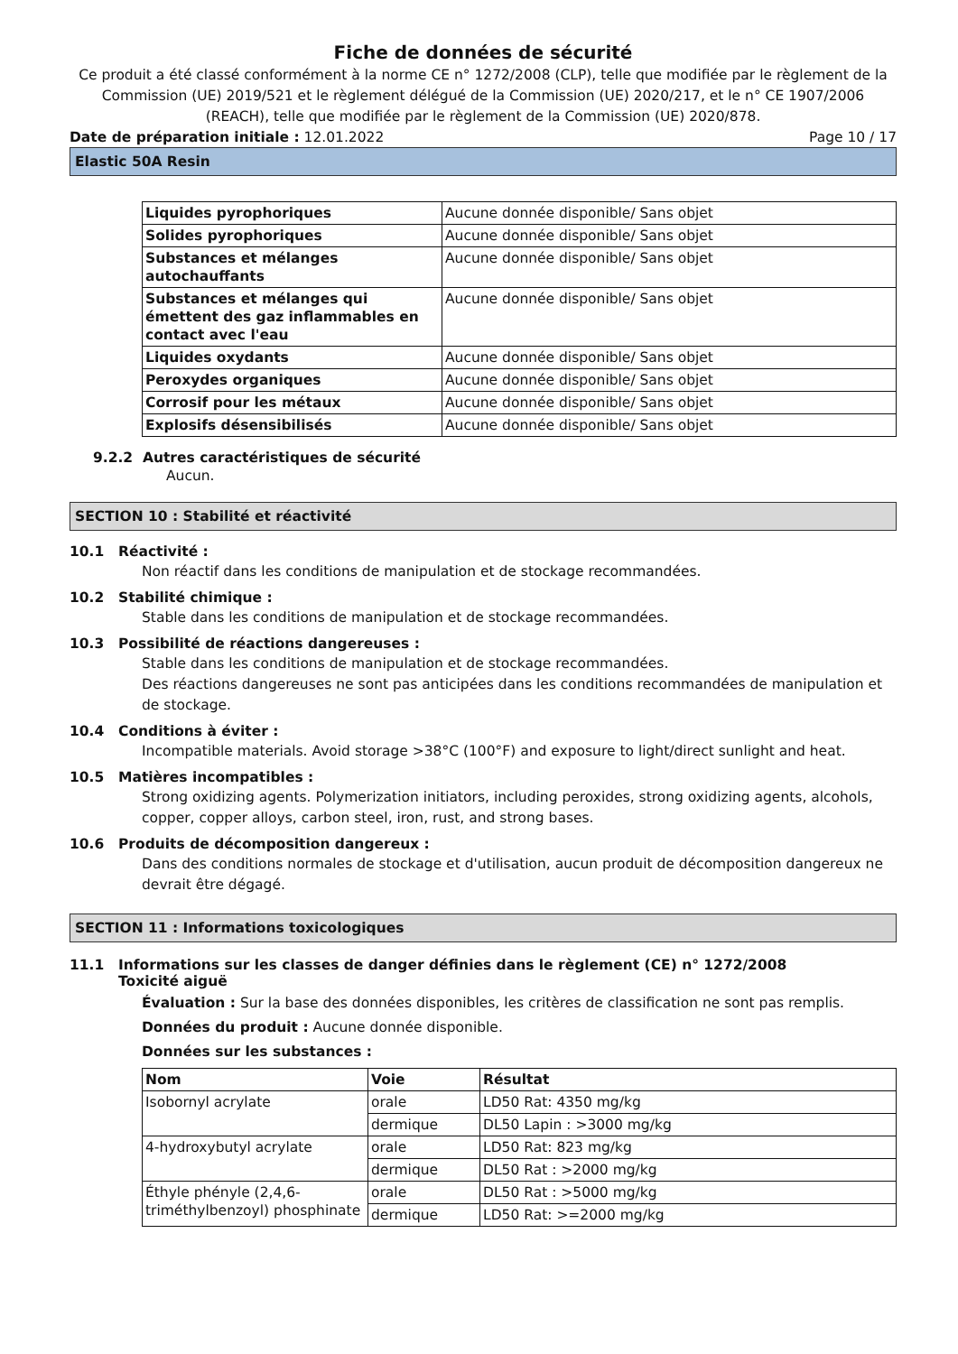Fiche de données de sécurité
Ce produit a été classé conformément à la norme CE n° 1272/2008 (CLP), telle que modifiée par le règlement de la Commission (UE) 2019/521 et le règlement délégué de la Commission (UE) 2020/217, et le n° CE 1907/2006 (REACH), telle que modifiée par le règlement de la Commission (UE) 2020/878.
Date de préparation initiale : 12.01.2022 Page 10 / 17
Elastic 50A Resin
| Liquides pyrophoriques | Aucune donnée disponible/ Sans objet |
| Solides pyrophoriques | Aucune donnée disponible/ Sans objet |
| Substances et mélanges autochauffants | Aucune donnée disponible/ Sans objet |
| Substances et mélanges qui émettent des gaz inflammables en contact avec l'eau | Aucune donnée disponible/ Sans objet |
| Liquides oxydants | Aucune donnée disponible/ Sans objet |
| Peroxydes organiques | Aucune donnée disponible/ Sans objet |
| Corrosif pour les métaux | Aucune donnée disponible/ Sans objet |
| Explosifs désensibilisés | Aucune donnée disponible/ Sans objet |
9.2.2 Autres caractéristiques de sécurité
Aucun.
SECTION 10 : Stabilité et réactivité
10.1 Réactivité :
Non réactif dans les conditions de manipulation et de stockage recommandées.
10.2 Stabilité chimique :
Stable dans les conditions de manipulation et de stockage recommandées.
10.3 Possibilité de réactions dangereuses :
Stable dans les conditions de manipulation et de stockage recommandées.
Des réactions dangereuses ne sont pas anticipées dans les conditions recommandées de manipulation et de stockage.
10.4 Conditions à éviter :
Incompatible materials. Avoid storage >38°C (100°F) and exposure to light/direct sunlight and heat.
10.5 Matières incompatibles :
Strong oxidizing agents. Polymerization initiators, including peroxides, strong oxidizing agents, alcohols, copper, copper alloys, carbon steel, iron, rust, and strong bases.
10.6 Produits de décomposition dangereux :
Dans des conditions normales de stockage et d'utilisation, aucun produit de décomposition dangereux ne devrait être dégagé.
SECTION 11 : Informations toxicologiques
11.1 Informations sur les classes de danger définies dans le règlement (CE) n° 1272/2008
Toxicité aiguë
Évaluation : Sur la base des données disponibles, les critères de classification ne sont pas remplis.
Données du produit : Aucune donnée disponible.
Données sur les substances :
| Nom | Voie | Résultat |
| --- | --- | --- |
| Isobornyl acrylate | orale | LD50 Rat: 4350 mg/kg |
| | dermique | DL50 Lapin : >3000 mg/kg |
| 4-hydroxybutyl acrylate | orale | LD50 Rat: 823 mg/kg |
| | dermique | DL50 Rat : >2000 mg/kg |
| Éthyle phényle (2,4,6-triméthylbenzoyl) phosphinate | orale | DL50 Rat : >5000 mg/kg |
| | dermique | LD50 Rat: >=2000 mg/kg |